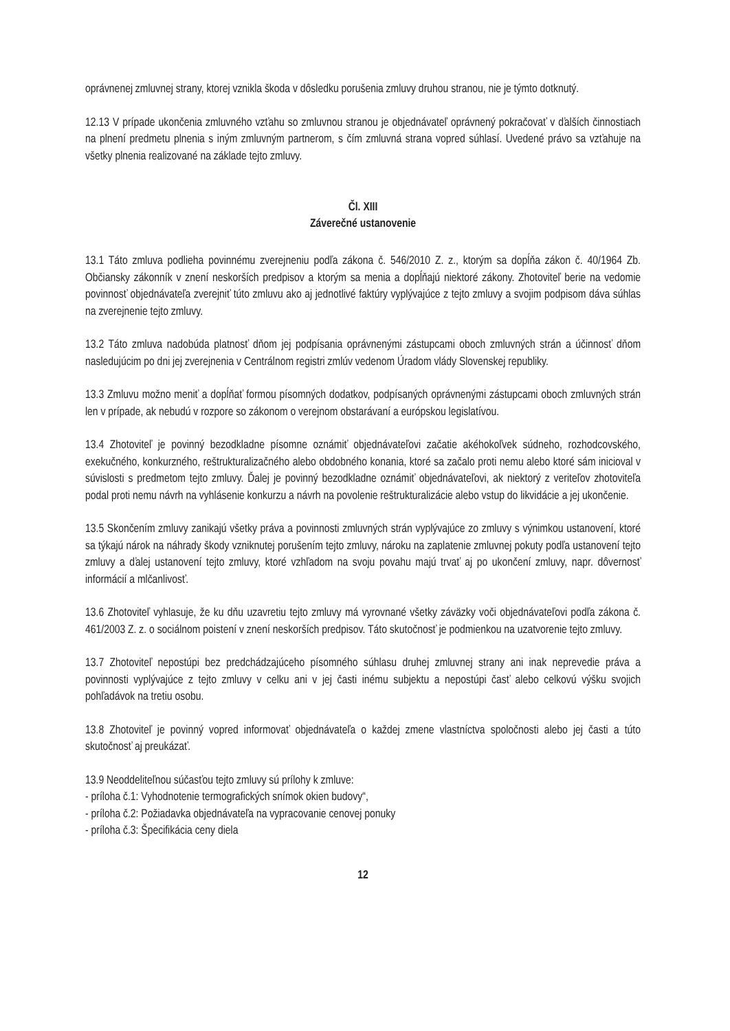oprávnenej zmluvnej strany, ktorej vznikla škoda v dôsledku porušenia zmluvy druhou stranou, nie je týmto dotknutý.
12.13 V prípade ukončenia zmluvného vzťahu so zmluvnou stranou je objednávateľ oprávnený pokračovať v ďalších činnostiach na plnení predmetu plnenia s iným zmluvným partnerom, s čím zmluvná strana vopred súhlasí. Uvedené právo sa vzťahuje na všetky plnenia realizované na základe tejto zmluvy.
Čl. XIII
Záverečné ustanovenie
13.1 Táto zmluva podlieha povinnému zverejneniu podľa zákona č. 546/2010 Z. z., ktorým sa dopĺňa zákon č. 40/1964 Zb. Občiansky zákonník v znení neskorších predpisov a ktorým sa menia a dopĺňajú niektoré zákony. Zhotoviteľ berie na vedomie povinnosť objednávateľa zverejniť túto zmluvu ako aj jednotlivé faktúry vyplývajúce z tejto zmluvy a svojim podpisom dáva súhlas na zverejnenie tejto zmluvy.
13.2 Táto zmluva nadobúda platnosť dňom jej podpísania oprávnenými zástupcami oboch zmluvných strán a účinnosť dňom nasledujúcim po dni jej zverejnenia v Centrálnom registri zmlúv vedenom Úradom vlády Slovenskej republiky.
13.3 Zmluvu možno meniť a dopĺňať formou písomných dodatkov, podpísaných oprávnenými zástupcami oboch zmluvných strán len v prípade, ak nebudú v rozpore so zákonom o verejnom obstarávaní a európskou legislatívou.
13.4 Zhotoviteľ je povinný bezodkladne písomne oznámiť objednávateľovi začatie akéhokoľvek súdneho, rozhodcovského, exekučného, konkurzného, reštrukturalizačného alebo obdobného konania, ktoré sa začalo proti nemu alebo ktoré sám inicioval v súvislosti s predmetom tejto zmluvy. Ďalej je povinný bezodkladne oznámiť objednávateľovi, ak niektorý z veriteľov zhotoviteľa podal proti nemu návrh na vyhlásenie konkurzu a návrh na povolenie reštrukturalizácie alebo vstup do likvidácie a jej ukončenie.
13.5 Skončením zmluvy zanikajú všetky práva a povinnosti zmluvných strán vyplývajúce zo zmluvy s výnimkou ustanovení, ktoré sa týkajú nárok na náhrady škody vzniknutej porušením tejto zmluvy, nároku na zaplatenie zmluvnej pokuty podľa ustanovení tejto zmluvy a ďalej ustanovení tejto zmluvy, ktoré vzhľadom na svoju povahu majú trvať aj po ukončení zmluvy, napr. dôvernosť informácií a mlčanlivosť.
13.6 Zhotoviteľ vyhlasuje, že ku dňu uzavretiu tejto zmluvy má vyrovnané všetky záväzky voči objednávateľovi podľa zákona č. 461/2003 Z. z. o sociálnom poistení v znení neskorších predpisov. Táto skutočnosť je podmienkou na uzatvorenie tejto zmluvy.
13.7 Zhotoviteľ nepostúpi bez predchádzajúceho písomného súhlasu druhej zmluvnej strany ani inak neprevedie práva a povinnosti vyplývajúce z tejto zmluvy v celku ani v jej časti inému subjektu a nepostúpi časť alebo celkovú výšku svojich pohľadávok na tretiu osobu.
13.8 Zhotoviteľ je povinný vopred informovať objednávateľa o každej zmene vlastníctva spoločnosti alebo jej časti a túto skutočnosť aj preukázať.
13.9 Neoddeliteľnou súčasťou tejto zmluvy sú prílohy k zmluve:
- príloha č.1: Vyhodnotenie termografických snímok okien budovy“,
- príloha č.2: Požiadavka objednávateľa na vypracovanie cenovej ponuky
- príloha č.3: Špecifikácia ceny diela
12